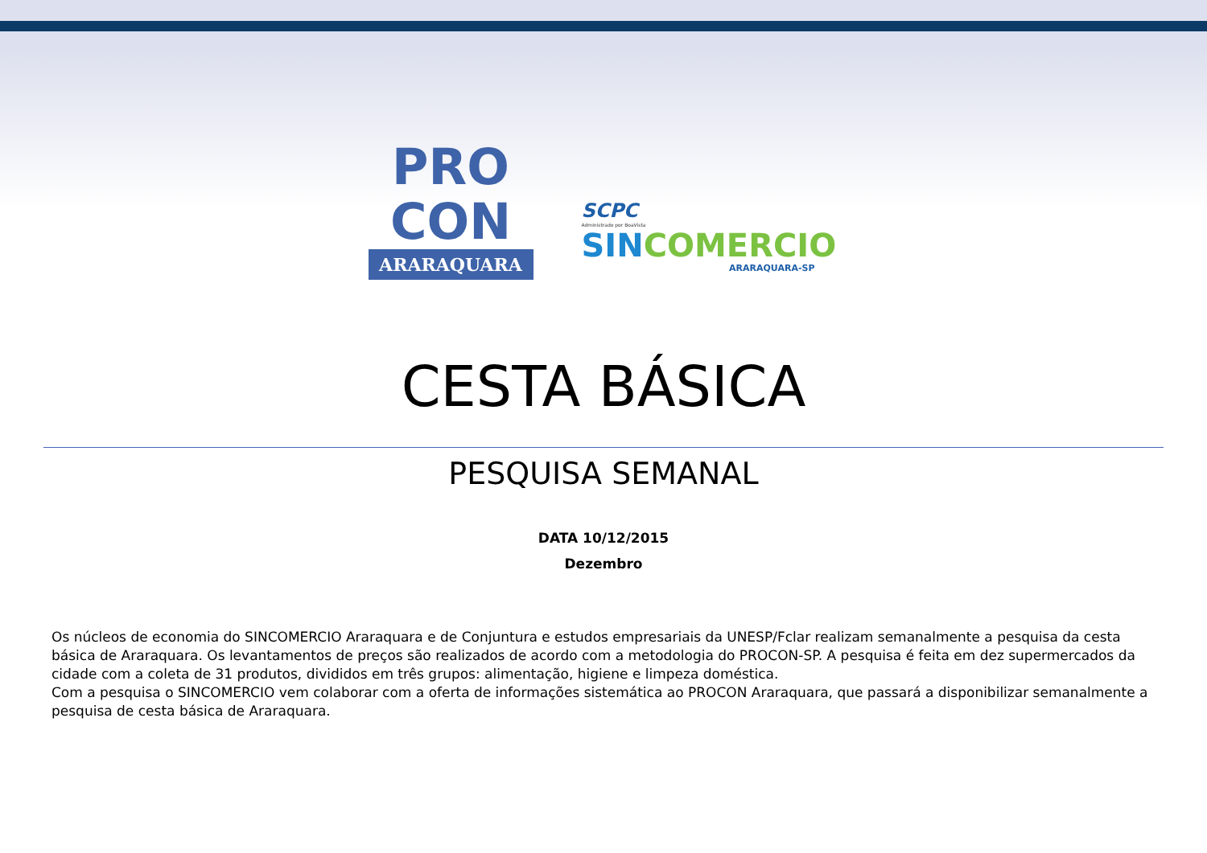PRO
CON
ARARAQUARA
SCPC
Administrado por BoaVista
SINCOMERCIO
ARARAQUARA-SP
CESTA BÁSICA
PESQUISA SEMANAL
DATA 10/12/2015
Dezembro
Os núcleos de economia do SINCOMERCIO Araraquara e de Conjuntura e estudos empresariais da UNESP/Fclar realizam semanalmente a pesquisa da cesta básica de Araraquara. Os levantamentos de preços são realizados de acordo com a metodologia do PROCON-SP. A pesquisa é feita em dez supermercados da cidade com a coleta de 31 produtos, divididos em três grupos: alimentação, higiene e limpeza doméstica.
Com a pesquisa o SINCOMERCIO vem colaborar com a oferta de informações sistemática ao PROCON Araraquara, que passará a disponibilizar semanalmente a pesquisa de cesta básica de Araraquara.